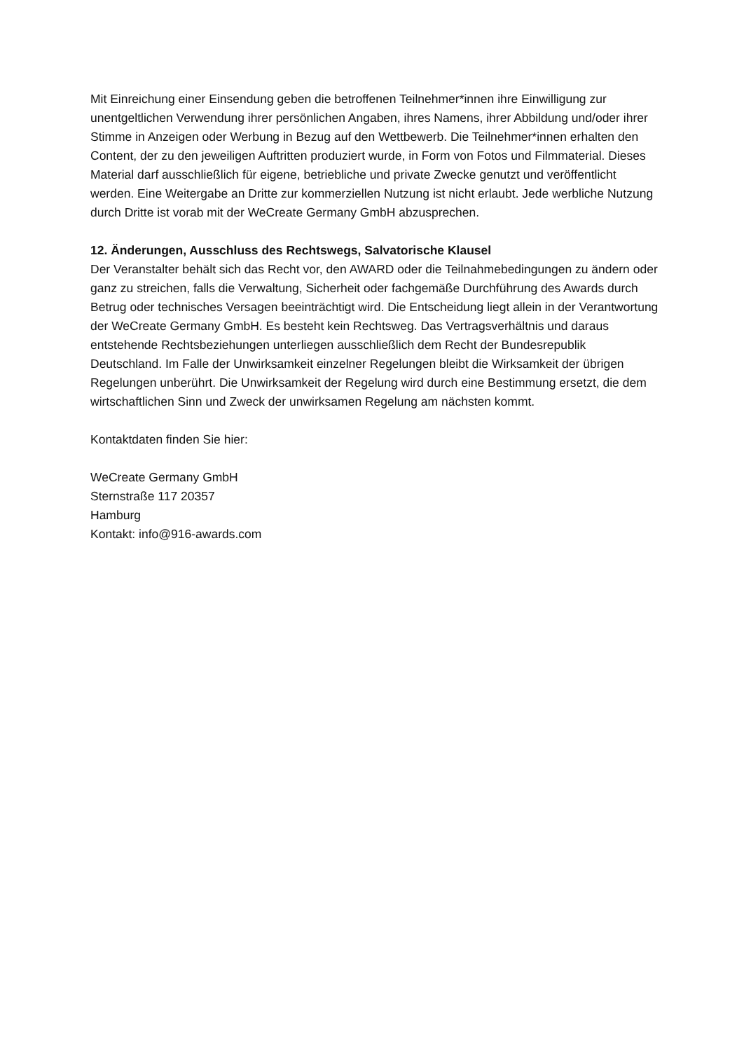Mit Einreichung einer Einsendung geben die betroffenen Teilnehmer*innen ihre Einwilligung zur unentgeltlichen Verwendung ihrer persönlichen Angaben, ihres Namens, ihrer Abbildung und/oder ihrer Stimme in Anzeigen oder Werbung in Bezug auf den Wettbewerb. Die Teilnehmer*innen erhalten den Content, der zu den jeweiligen Auftritten produziert wurde, in Form von Fotos und Filmmaterial. Dieses Material darf ausschließlich für eigene, betriebliche und private Zwecke genutzt und veröffentlicht werden. Eine Weitergabe an Dritte zur kommerziellen Nutzung ist nicht erlaubt. Jede werbliche Nutzung durch Dritte ist vorab mit der WeCreate Germany GmbH abzusprechen.
12. Änderungen, Ausschluss des Rechtswegs, Salvatorische Klausel
Der Veranstalter behält sich das Recht vor, den AWARD oder die Teilnahmebedingungen zu ändern oder ganz zu streichen, falls die Verwaltung, Sicherheit oder fachgemäße Durchführung des Awards durch Betrug oder technisches Versagen beeinträchtigt wird. Die Entscheidung liegt allein in der Verantwortung der WeCreate Germany GmbH. Es besteht kein Rechtsweg. Das Vertragsverhältnis und daraus entstehende Rechtsbeziehungen unterliegen ausschließlich dem Recht der Bundesrepublik Deutschland. Im Falle der Unwirksamkeit einzelner Regelungen bleibt die Wirksamkeit der übrigen Regelungen unberührt. Die Unwirksamkeit der Regelung wird durch eine Bestimmung ersetzt, die dem wirtschaftlichen Sinn und Zweck der unwirksamen Regelung am nächsten kommt.
Kontaktdaten finden Sie hier:
WeCreate Germany GmbH
Sternstraße 117 20357
Hamburg
Kontakt: info@916-awards.com